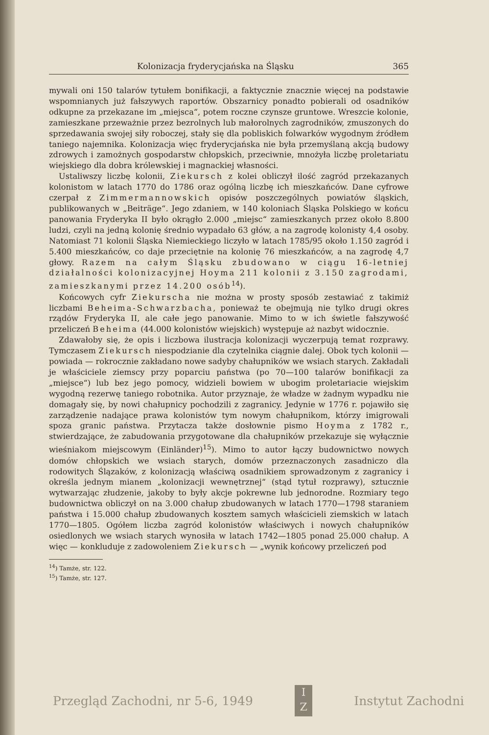Kolonizacja fryderycjańska na Śląsku 365
mywali oni 150 talarów tytułem bonifikacji, a faktycznie znacznie więcej na podstawie wspomnianych już fałszywych raportów. Obszarnicy ponadto pobierali od osadników odkupne za przekazane im „miejsca“, potem roczne czynsze gruntowe. Wreszcie kolonie, zamieszkane przeważnie przez bezrolnych lub małorolnych zagrodników, zmuszonych do sprzedawania swojej siły roboczej, stały się dla pobliskich folwarków wygodnym źródłem taniego najemnika. Kolonizacja więc fryderycjańska nie była przemyślaną akcją budowy zdrowych i zamożnych gospodarstw chłopskich, przeciwnie, mnożyła liczbę proletariatu wiejskiego dla dobra królewskiej i magnackiej własności.
Ustaliwszy liczbę kolonii, Ziekursch z kolei obliczył ilość zagród przekazanych kolonistom w latach 1770 do 1786 oraz ogólną liczbę ich mieszkańców. Dane cyfrowe czerpał z Zimmermannowskich opisów poszczególnych powiatów śląskich, publikowanych w „Beiträge“. Jego zdaniem, w 140 koloniach Śląska Polskiego w końcu panowania Fryderyka II było okrągło 2.000 „miejsc“ zamieszkanych przez około 8.800 ludzi, czyli na jedną kolonię średnio wypadało 63 głów, a na zagrodę kolonisty 4,4 osoby. Natomiast 71 kolonii Śląska Niemieckiego liczyło w latach 1785/95 około 1.150 zagród i 5.400 mieszkańców, co daje przeciętnie na kolonię 76 mieszkańców, a na zagrodę 4,7 głowy. Razem na całym Śląsku zbudowano w ciągu 16-letniej działalności kolonizacyjnej Hoyma 211 kolonii z 3.150 zagrodami, zamieszkanymi przez 14.200 osób<sup>14</sup>).
Końcowych cyfr Ziekurscha nie można w prosty sposób zestawiać z takimiż liczbami Beheima-Schwarzbacha, ponieważ te obejmują nie tylko drugi okres rządów Fryderyka II, ale całe jego panowanie. Mimo to w ich świetle fałszywość przeliczeń Beheima (44.000 kolonistów wiejskich) występuje aż nazbyt widocznie.
Zdawałoby się, że opis i liczbowa ilustracja kolonizacji wyczerpują temat rozprawy. Tymczasem Ziekursch niespodzianie dla czytelnika ciągnie dalej. Obok tych kolonii — powiada — rokrocznie zakładano nowe sadyby chałupników we wsiach starych. Zakładali je właściciele ziemscy przy poparciu państwa (po 70—100 talarów bonifikacji za „miejsce“) lub bez jego pomocy, widzieli bowiem w ubogim proletariacie wiejskim wygodną rezerwę taniego robotnika. Autor przyznaje, że władze w żadnym wypadku nie domagały się, by nowi chałupnicy pochodzili z zagranicy. Jedynie w 1776 r. pojawiło się zarządzenie nadające prawa kolonistów tym nowym chałupnikom, którzy imigrowali spoza granic państwa. Przytacza także dosłownie pismo Hoyma z 1782 r., stwierdzające, że zabudowania przygotowane dla chałupników przekazuje się wyłącznie wieśniakom miejscowym (Einländer)<sup>15</sup>). Mimo to autor łączy budownictwo nowych domów chłopskich we wsiach starych, domów przeznaczonych zasadniczo dla rodowitych Ślązaków, z kolonizacją właściwą osadnikiem sprowadzonym z zagranicy i określa jednym mianem „kolonizacji wewnętrznej“ (stąd tytuł rozprawy), sztucznie wytwarzając złudzenie, jakoby to były akcje pokrewne lub jednorodne. Rozmiary tego budownictwa obliczył on na 3.000 chałup zbudowanych w latach 1770—1798 staraniem państwa i 15.000 chałup zbudowanych kosztem samych właścicieli ziemskich w latach 1770—1805. Ogółem liczba zagród kolonistów właściwych i nowych chałupników osiedlonych we wsiach starych wynosiła w latach 1742—1805 ponad 25.000 chałup. A więc — konkluduje z zadowoleniem Ziekursch — „wynik końcowy przeliczeń pod
<sup>14</sup>) Tamże, str. 122.
<sup>15</sup>) Tamże, str. 127.
Przegląd Zachodni, nr 5-6, 1949
I
Z
Instytut Zachodni